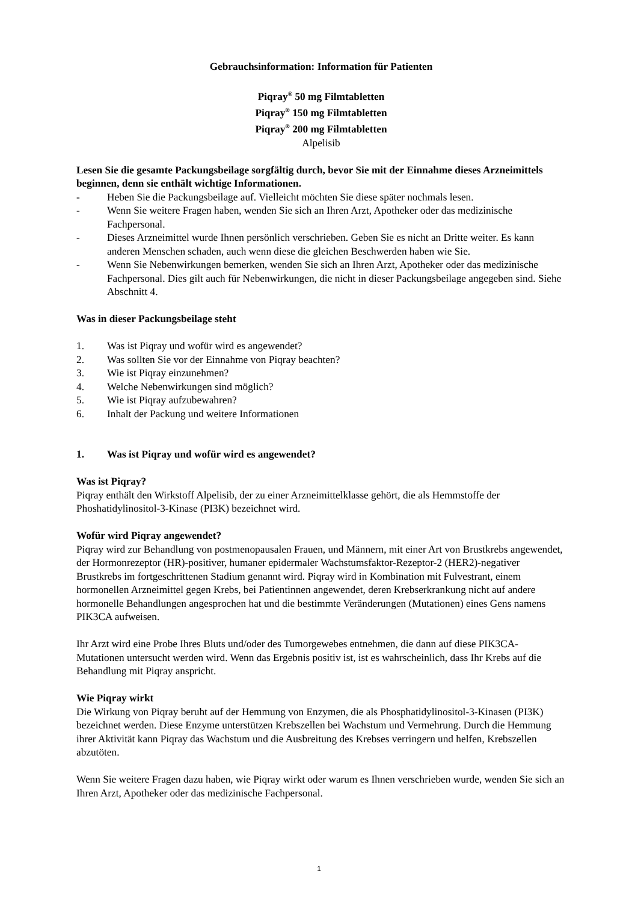Gebrauchsinformation: Information für Patienten
Piqray<sup>®</sup> 50 mg Filmtabletten
Piqray<sup>®</sup> 150 mg Filmtabletten
Piqray<sup>®</sup> 200 mg Filmtabletten
Alpelisib
Lesen Sie die gesamte Packungsbeilage sorgfältig durch, bevor Sie mit der Einnahme dieses Arzneimittels beginnen, denn sie enthält wichtige Informationen.
- Heben Sie die Packungsbeilage auf. Vielleicht möchten Sie diese später nochmals lesen.
- Wenn Sie weitere Fragen haben, wenden Sie sich an Ihren Arzt, Apotheker oder das medizinische Fachpersonal.
- Dieses Arzneimittel wurde Ihnen persönlich verschrieben. Geben Sie es nicht an Dritte weiter. Es kann anderen Menschen schaden, auch wenn diese die gleichen Beschwerden haben wie Sie.
- Wenn Sie Nebenwirkungen bemerken, wenden Sie sich an Ihren Arzt, Apotheker oder das medizinische Fachpersonal. Dies gilt auch für Nebenwirkungen, die nicht in dieser Packungsbeilage angegeben sind. Siehe Abschnitt 4.
Was in dieser Packungsbeilage steht
1. Was ist Piqray und wofür wird es angewendet?
2. Was sollten Sie vor der Einnahme von Piqray beachten?
3. Wie ist Piqray einzunehmen?
4. Welche Nebenwirkungen sind möglich?
5. Wie ist Piqray aufzubewahren?
6. Inhalt der Packung und weitere Informationen
1. Was ist Piqray und wofür wird es angewendet?
Was ist Piqray?
Piqray enthält den Wirkstoff Alpelisib, der zu einer Arzneimittelklasse gehört, die als Hemmstoffe der Phoshatidylinositol-3-Kinase (PI3K) bezeichnet wird.
Wofür wird Piqray angewendet?
Piqray wird zur Behandlung von postmenopausalen Frauen, und Männern, mit einer Art von Brustkrebs angewendet, der Hormonrezeptor (HR)-positiver, humaner epidermaler Wachstumsfaktor-Rezeptor-2 (HER2)-negativer Brustkrebs im fortgeschrittenen Stadium genannt wird. Piqray wird in Kombination mit Fulvestrant, einem hormonellen Arzneimittel gegen Krebs, bei Patientinnen angewendet, deren Krebserkrankung nicht auf andere hormonelle Behandlungen angesprochen hat und die bestimmte Veränderungen (Mutationen) eines Gens namens PIK3CA aufweisen.
Ihr Arzt wird eine Probe Ihres Bluts und/oder des Tumorgewebes entnehmen, die dann auf diese PIK3CA-Mutationen untersucht werden wird. Wenn das Ergebnis positiv ist, ist es wahrscheinlich, dass Ihr Krebs auf die Behandlung mit Piqray anspricht.
Wie Piqray wirkt
Die Wirkung von Piqray beruht auf der Hemmung von Enzymen, die als Phosphatidylinositol-3-Kinasen (PI3K) bezeichnet werden. Diese Enzyme unterstützen Krebszellen bei Wachstum und Vermehrung. Durch die Hemmung ihrer Aktivität kann Piqray das Wachstum und die Ausbreitung des Krebses verringern und helfen, Krebszellen abzutöten.
Wenn Sie weitere Fragen dazu haben, wie Piqray wirkt oder warum es Ihnen verschrieben wurde, wenden Sie sich an Ihren Arzt, Apotheker oder das medizinische Fachpersonal.
1